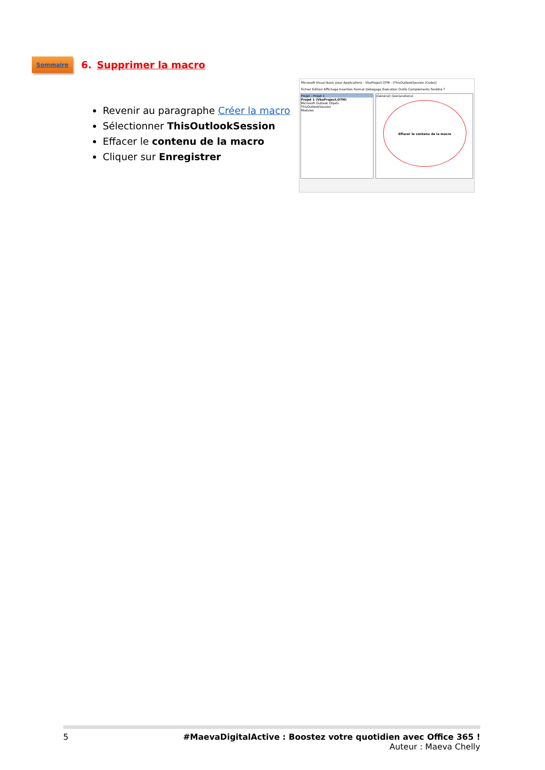Sommaire
6. Supprimer la macro
Microsoft Visual Basic pour Applications - VbaProject.OTM - [ThisOutlookSession (Code)]
Fichier Edition Affichage Insertion Format Débogage Exécution Outils Compléments Fenêtre ?
Projet - Projet 1
Projet 1 (VbaProject.OTM)
Microsoft Outlook Objets
ThisOutlookSession
Modules
(Général) (Déclarations)
Effacer le contenu de la macro
Revenir au paragraphe Créer la macro
Sélectionner ThisOutlookSession
Effacer le contenu de la macro
Cliquer sur Enregistrer
5 #MaevaDigitalActive : Boostez votre quotidien avec Office 365 !
Auteur : Maeva Chelly